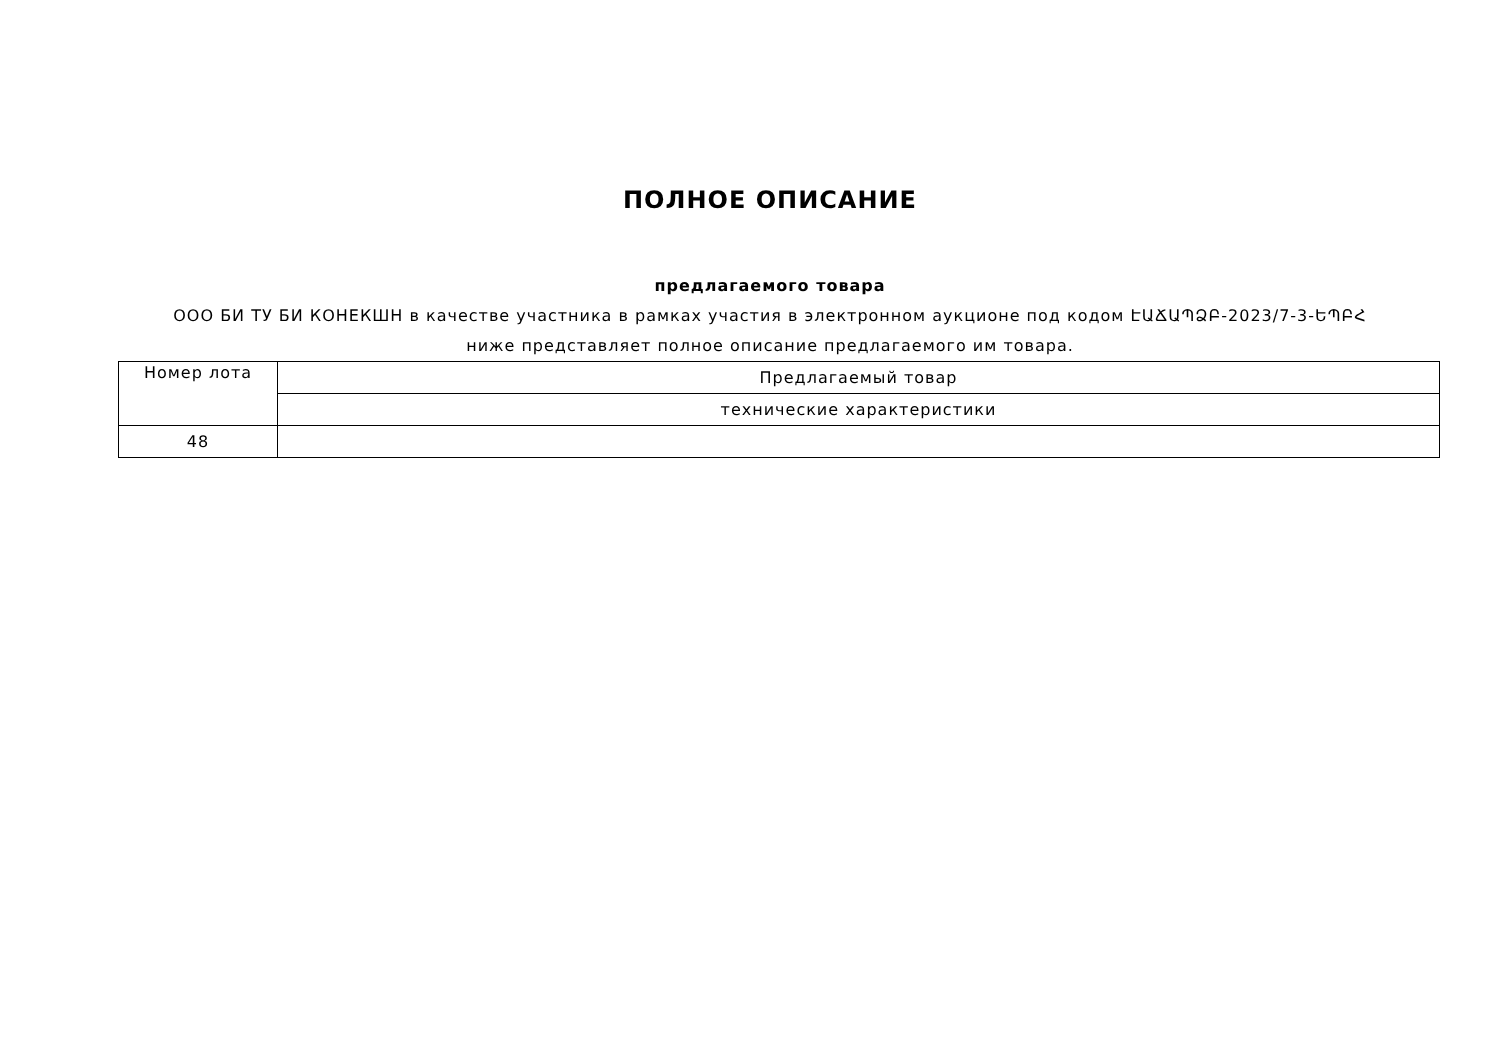ПОЛНОЕ ОПИСАНИЕ
предлагаемого товара
ООО БИ ТУ БИ КОНЕКШН в качестве участника в рамках участия в электронном аукционе под кодом ԷԱՃԱՊՁԲ-2023/7-3-ԵՊԲՀ
ниже представляет полное описание предлагаемого им товара.
| Номер лота | Предлагаемый товар |
| --- | --- |
| | технические характеристики |
| 48 | |